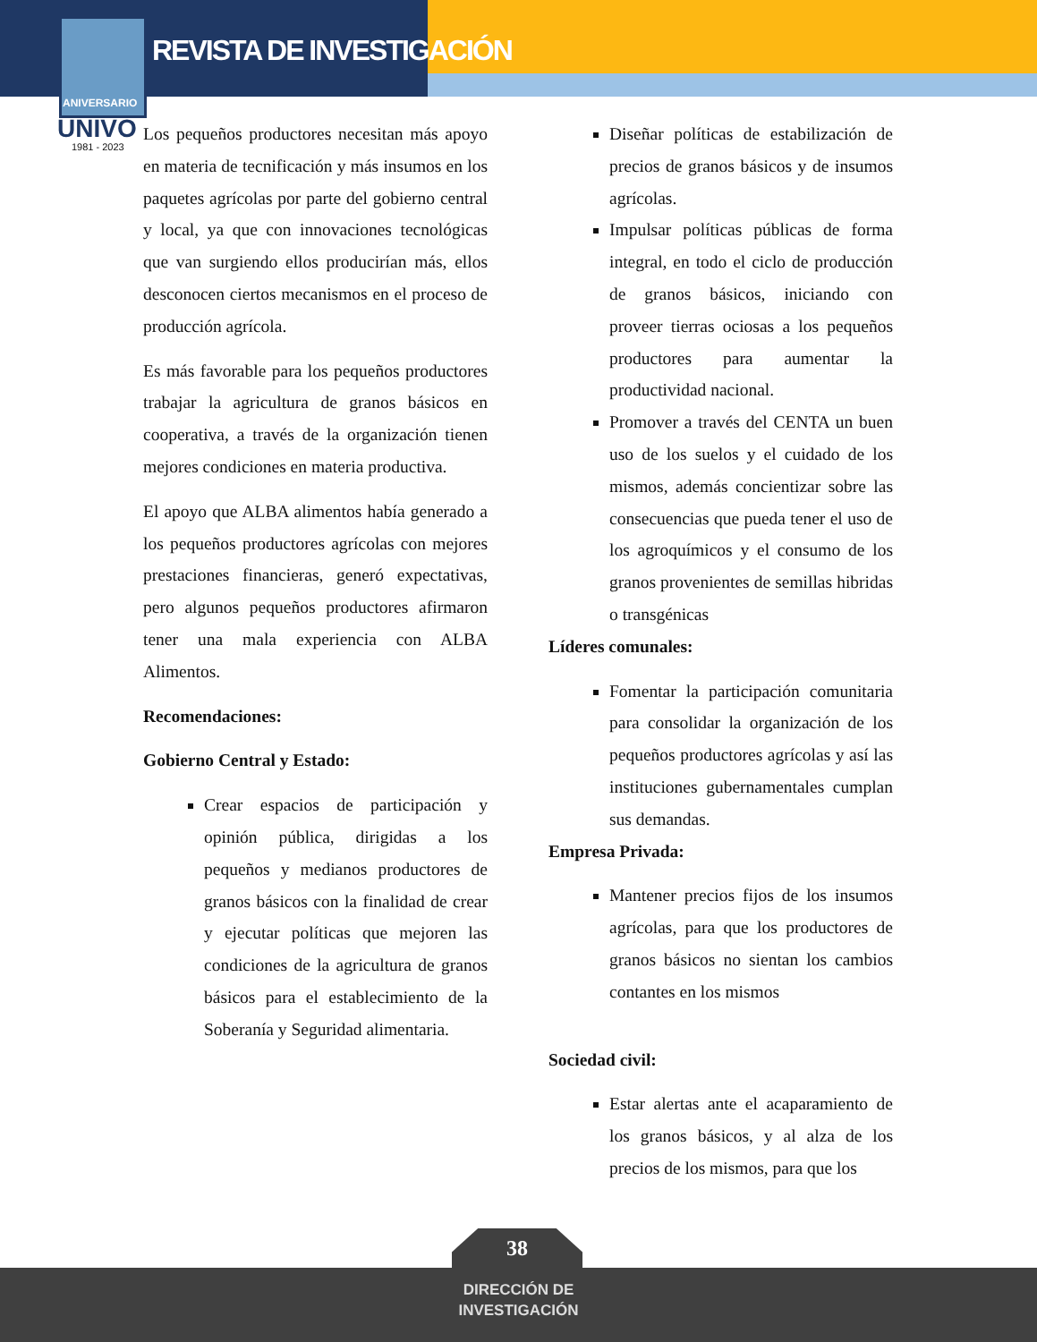REVISTA DE INVESTIGACIÓN
ANIVERSARIO
UNIVO
1981 - 2023
Los pequeños productores necesitan más apoyo en materia de tecnificación y más insumos en los paquetes agrícolas por parte del gobierno central y local, ya que con innovaciones tecnológicas que van surgiendo ellos producirían más, ellos desconocen ciertos mecanismos en el proceso de producción agrícola.
Es más favorable para los pequeños productores trabajar la agricultura de granos básicos en cooperativa, a través de la organización tienen mejores condiciones en materia productiva.
El apoyo que ALBA alimentos había generado a los pequeños productores agrícolas con mejores prestaciones financieras, generó expectativas, pero algunos pequeños productores afirmaron tener una mala experiencia con ALBA Alimentos.
Recomendaciones:
Gobierno Central y Estado:
Crear espacios de participación y opinión pública, dirigidas a los pequeños y medianos productores de granos básicos con la finalidad de crear y ejecutar políticas que mejoren las condiciones de la agricultura de granos básicos para el establecimiento de la Soberanía y Seguridad alimentaria.
Diseñar políticas de estabilización de precios de granos básicos y de insumos agrícolas.
Impulsar políticas públicas de forma integral, en todo el ciclo de producción de granos básicos, iniciando con proveer tierras ociosas a los pequeños productores para aumentar la productividad nacional.
Promover a través del CENTA un buen uso de los suelos y el cuidado de los mismos, además concientizar sobre las consecuencias que pueda tener el uso de los agroquímicos y el consumo de los granos provenientes de semillas hibridas o transgénicas
Líderes comunales:
Fomentar la participación comunitaria para consolidar la organización de los pequeños productores agrícolas y así las instituciones gubernamentales cumplan sus demandas.
Empresa Privada:
Mantener precios fijos de los insumos agrícolas, para que los productores de granos básicos no sientan los cambios contantes en los mismos
Sociedad civil:
Estar alertas ante el acaparamiento de los granos básicos, y al alza de los precios de los mismos, para que los
38
DIRECCIÓN DE
INVESTIGACIÓN